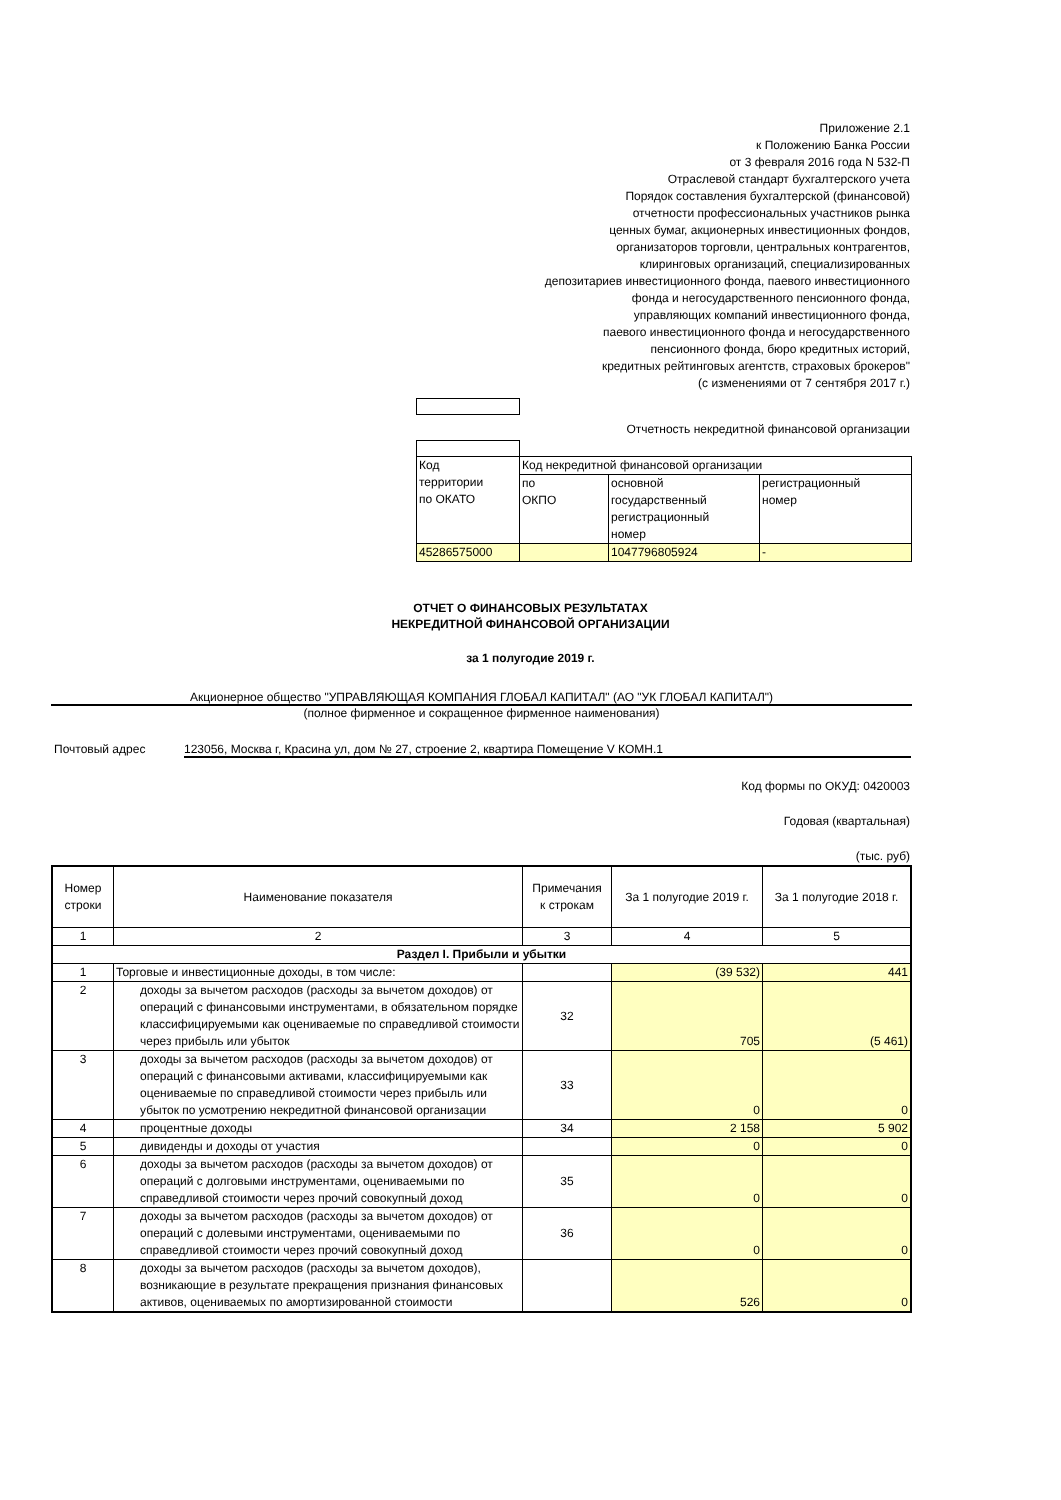Приложение 2.1
к Положению Банка России
от 3 февраля 2016 года N 532-П
Отраслевой стандарт бухгалтерского учета
Порядок составления бухгалтерской (финансовой)
отчетности профессиональных участников рынка
ценных бумаг, акционерных инвестиционных фондов,
организаторов торговли, центральных контрагентов,
клиринговых организаций, специализированных
депозитариев инвестиционного фонда, паевого инвестиционного
фонда и негосударственного пенсионного фонда,
управляющих компаний инвестиционного фонда,
паевого инвестиционного фонда и негосударственного
пенсионного фонда, бюро кредитных историй,
кредитных рейтинговых агентств, страховых брокеров"
(с изменениями от 7 сентября 2017 г.)
Отчетность некредитной финансовой организации
| Код территории по ОКАТО | Код некредитной финансовой организации | | |
| | по ОКПО | основной государственный регистрационный номер | регистрационный номер |
| 45286575000 | | 1047796805924 | - |
ОТЧЕТ О ФИНАНСОВЫХ РЕЗУЛЬТАТАХ
НЕКРЕДИТНОЙ ФИНАНСОВОЙ ОРГАНИЗАЦИИ
за 1 полугодие 2019 г.
Акционерное общество "УПРАВЛЯЮЩАЯ КОМПАНИЯ ГЛОБАЛ КАПИТАЛ" (АО "УК ГЛОБАЛ КАПИТАЛ")
(полное фирменное и сокращенное фирменное наименования)
Почтовый адрес 123056, Москва г, Красина ул, дом № 27, строение 2, квартира Помещение V КОМН.1
Код формы по ОКУД: 0420003
Годовая (квартальная)
(тыс. руб)
| Номер строки | Наименование показателя | Примечания к строкам | За 1 полугодие 2019 г. | За 1 полугодие 2018 г. |
| --- | --- | --- | --- | --- |
| 1 | 2 | 3 | 4 | 5 |
| Раздел I. Прибыли и убытки | | | | |
| 1 | Торговые и инвестиционные доходы, в том числе: | | (39 532) | 441 |
| 2 | доходы за вычетом расходов (расходы за вычетом доходов) от операций с финансовыми инструментами, в обязательном порядке классифицируемыми как оцениваемые по справедливой стоимости через прибыль или убыток | 32 | 705 | (5 461) |
| 3 | доходы за вычетом расходов (расходы за вычетом доходов) от операций с финансовыми активами, классифицируемыми как оцениваемые по справедливой стоимости через прибыль или убыток по усмотрению некредитной финансовой организации | 33 | 0 | 0 |
| 4 | процентные доходы | 34 | 2 158 | 5 902 |
| 5 | дивиденды и доходы от участия | | 0 | 0 |
| 6 | доходы за вычетом расходов (расходы за вычетом доходов) от операций с долговыми инструментами, оцениваемыми по справедливой стоимости через прочий совокупный доход | 35 | 0 | 0 |
| 7 | доходы за вычетом расходов (расходы за вычетом доходов) от операций с долевыми инструментами, оцениваемыми по справедливой стоимости через прочий совокупный доход | 36 | 0 | 0 |
| 8 | доходы за вычетом расходов (расходы за вычетом доходов), возникающие в результате прекращения признания финансовых активов, оцениваемых по амортизированной стоимости | | 526 | 0 |